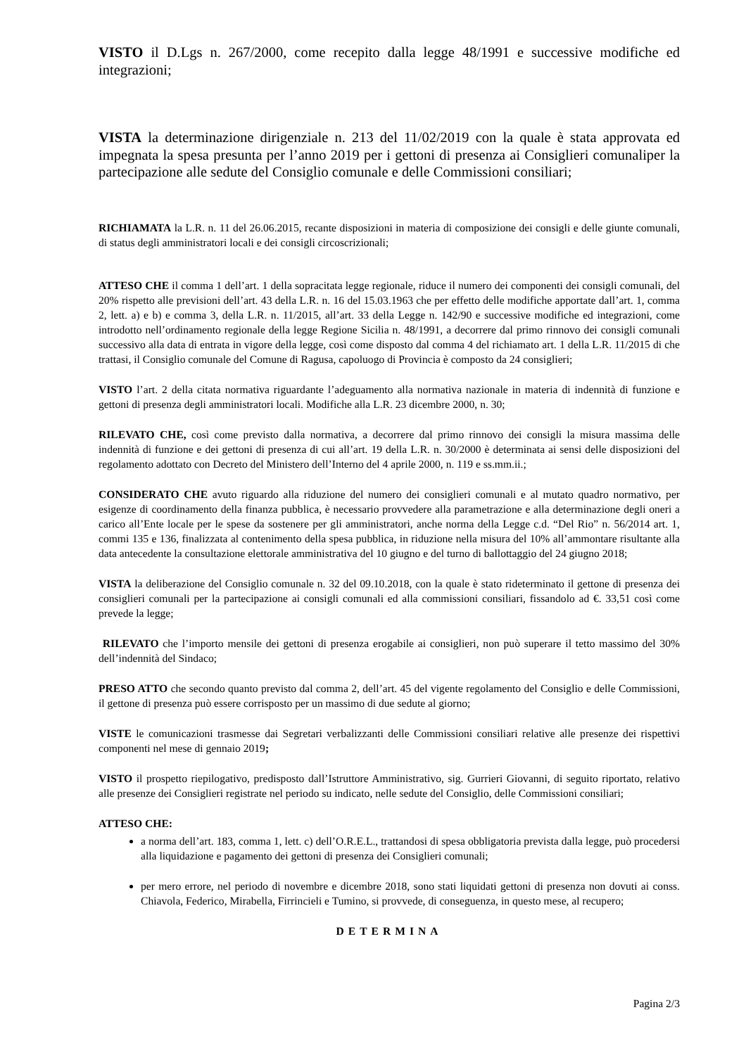VISTO il D.Lgs n. 267/2000, come recepito dalla legge 48/1991 e successive modifiche ed integrazioni;
VISTA la determinazione dirigenziale n. 213 del 11/02/2019 con la quale è stata approvata ed impegnata la spesa presunta per l’anno 2019 per i gettoni di presenza ai Consiglieri comunaliper la partecipazione alle sedute del Consiglio comunale e delle Commissioni consiliari;
RICHIAMATA la L.R. n. 11 del 26.06.2015, recante disposizioni in materia di composizione dei consigli e delle giunte comunali, di status degli amministratori locali e dei consigli circoscrizionali;
ATTESO CHE il comma 1 dell’art. 1 della sopracitata legge regionale, riduce il numero dei componenti dei consigli comunali, del 20% rispetto alle previsioni dell’art. 43 della L.R. n. 16 del 15.03.1963 che per effetto delle modifiche apportate dall’art. 1, comma 2, lett. a) e b) e comma 3, della L.R. n. 11/2015, all’art. 33 della Legge n. 142/90 e successive modifiche ed integrazioni, come introdotto nell’ordinamento regionale della legge Regione Sicilia n. 48/1991, a decorrere dal primo rinnovo dei consigli comunali successivo alla data di entrata in vigore della legge, così come disposto dal comma 4 del richiamato art. 1 della L.R. 11/2015 di che trattasi, il Consiglio comunale del Comune di Ragusa, capoluogo di Provincia è composto da 24 consiglieri;
VISTO l’art. 2 della citata normativa riguardante l’adeguamento alla normativa nazionale in materia di indennità di funzione e gettoni di presenza degli amministratori locali. Modifiche alla L.R. 23 dicembre 2000, n. 30;
RILEVATO CHE, così come previsto dalla normativa, a decorrere dal primo rinnovo dei consigli la misura massima delle indennità di funzione e dei gettoni di presenza di cui all’art. 19 della L.R. n. 30/2000 è determinata ai sensi delle disposizioni del regolamento adottato con Decreto del Ministero dell’Interno del 4 aprile 2000, n. 119 e ss.mm.ii.;
CONSIDERATO CHE avuto riguardo alla riduzione del numero dei consiglieri comunali e al mutato quadro normativo, per esigenze di coordinamento della finanza pubblica, è necessario provvedere alla parametrazione e alla determinazione degli oneri a carico all’Ente locale per le spese da sostenere per gli amministratori, anche norma della Legge c.d. “Del Rio” n. 56/2014 art. 1, commi 135 e 136, finalizzata al contenimento della spesa pubblica, in riduzione nella misura del 10% all’ammontare risultante alla data antecedente la consultazione elettorale amministrativa del 10 giugno e del turno di ballottaggio del 24 giugno 2018;
VISTA la deliberazione del Consiglio comunale n. 32 del 09.10.2018, con la quale è stato rideterminato il gettone di presenza dei consiglieri comunali per la partecipazione ai consigli comunali ed alla commissioni consiliari, fissandolo ad €. 33,51 così come prevede la legge;
RILEVATO che l’importo mensile dei gettoni di presenza erogabile ai consiglieri, non può superare il tetto massimo del 30% dell’indennità del Sindaco;
PRESO ATTO che secondo quanto previsto dal comma 2, dell’art. 45 del vigente regolamento del Consiglio e delle Commissioni, il gettone di presenza può essere corrisposto per un massimo di due sedute al giorno;
VISTE le comunicazioni trasmesse dai Segretari verbalizzanti delle Commissioni consiliari relative alle presenze dei rispettivi componenti nel mese di gennaio 2019;
VISTO il prospetto riepilogativo, predisposto dall’Istruttore Amministrativo, sig. Gurrieri Giovanni, di seguito riportato, relativo alle presenze dei Consiglieri registrate nel periodo su indicato, nelle sedute del Consiglio, delle Commissioni consiliari;
ATTESO CHE:
a norma dell’art. 183, comma 1, lett. c) dell’O.R.E.L., trattandosi di spesa obbligatoria prevista dalla legge, può procedersi alla liquidazione e pagamento dei gettoni di presenza dei Consiglieri comunali;
per mero errore, nel periodo di novembre e dicembre 2018, sono stati liquidati gettoni di presenza non dovuti ai conss. Chiavola, Federico, Mirabella, Firrincieli e Tumino, si provvede, di conseguenza, in questo mese, al recupero;
DETERMINA
Pagina 2/3